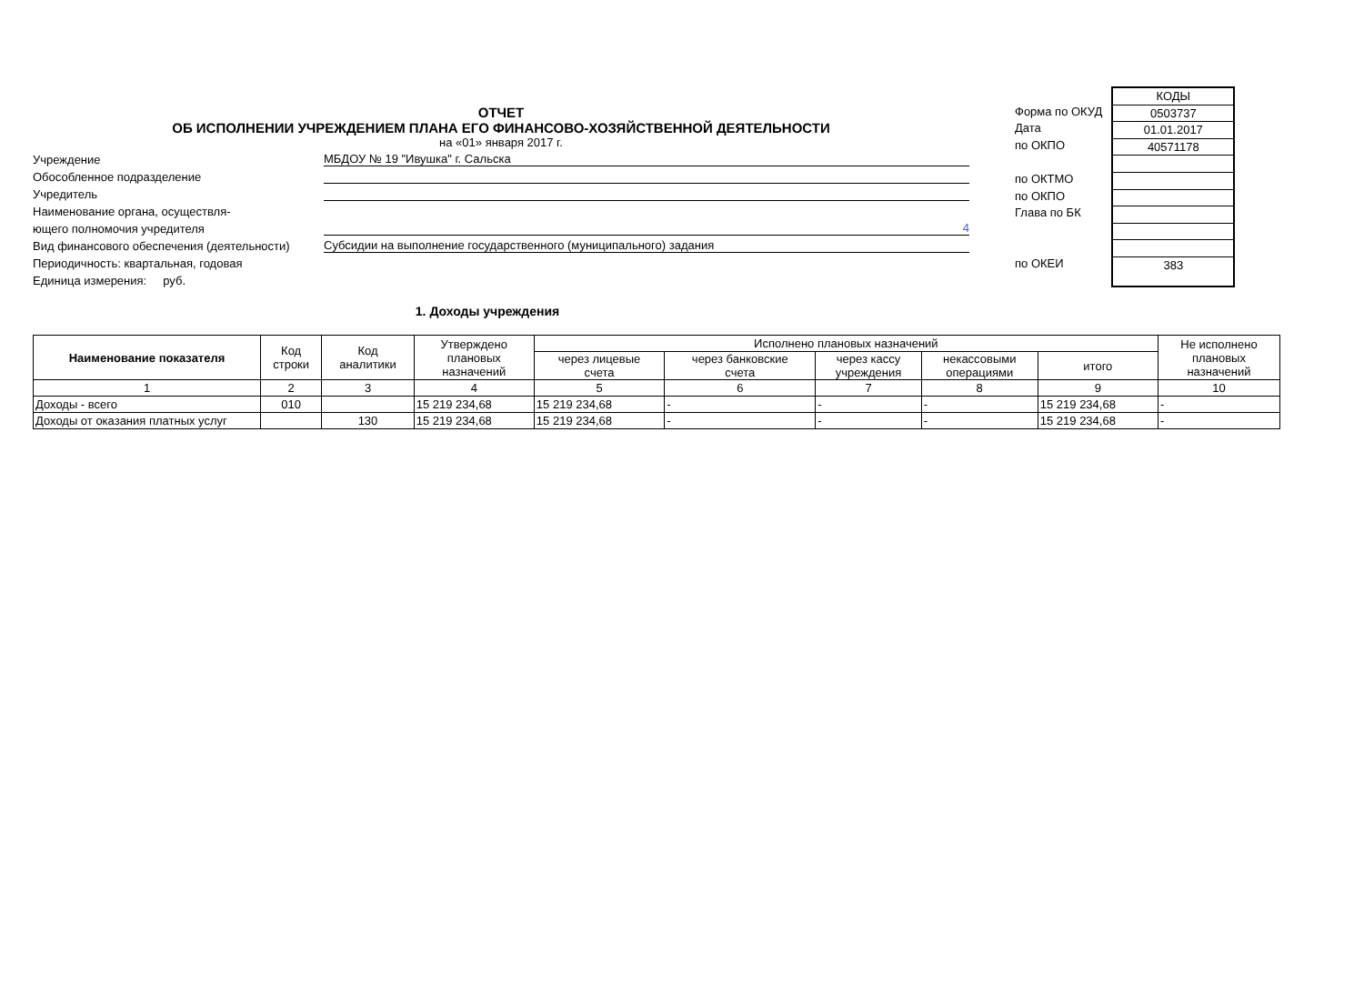ОТЧЕТ
ОБ ИСПОЛНЕНИИ УЧРЕЖДЕНИЕМ ПЛАНА ЕГО ФИНАНСОВО-ХОЗЯЙСТВЕННОЙ ДЕЯТЕЛЬНОСТИ
на «01» января 2017 г.
Учреждение МБДОУ № 19 "Ивушка" г. Сальска
Обособленное подразделение
Учредитель
Наименование органа, осуществля-
ющего полномочия учредителя 4
Вид финансового обеспечения (деятельности) Субсидии на выполнение государственного (муниципального) задания
Периодичность: квартальная, годовая
Единица измерения: руб.
Форма по ОКУД
Дата
по ОКПО
по ОКТМО
по ОКПО
Глава по БК
по ОКЕИ
КОДЫ
0503737
01.01.2017
40571178
383
1. Доходы учреждения
| Наименование показателя | Код строки | Код аналитики | Утверждено плановых назначений | Исполнено плановых назначений | | | | | Не исполнено плановых назначений |
| --- | --- | --- | --- | --- | --- | --- | --- | --- | --- |
| | | | | через лицевые счета | через банковские счета | через кассу учреждения | некассовыми операциями | итого | |
| 1 | 2 | 3 | 4 | 5 | 6 | 7 | 8 | 9 | 10 |
| Доходы - всего | 010 | | 15 219 234,68 | 15 219 234,68 | - | - | - | 15 219 234,68 | - |
| Доходы от оказания платных услуг | | 130 | 15 219 234,68 | 15 219 234,68 | - | - | - | 15 219 234,68 | - |